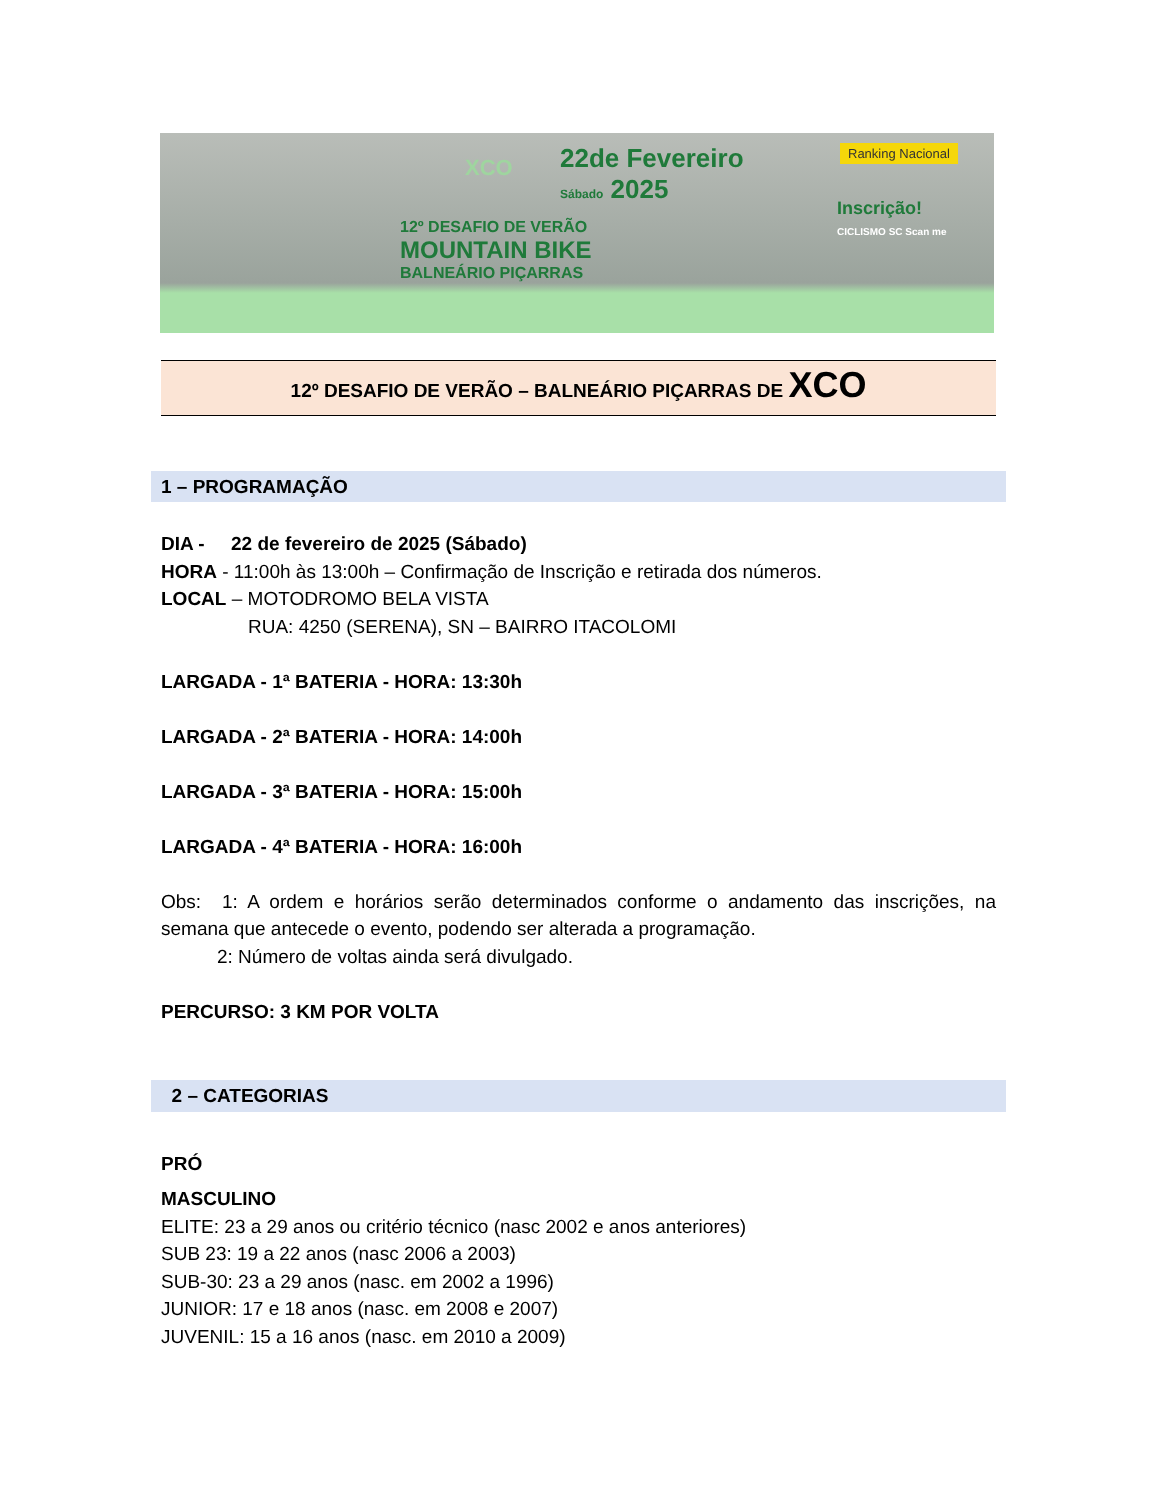22de Fevereiro
Sábado 2025
12º DESAFIO DE VERÃO
MOUNTAIN BIKE
BALNEÁRIO PIÇARRAS
XCO
Ranking Nacional
Inscrição!
CICLISMO SC Scan me
12º DESAFIO DE VERÃO – BALNEÁRIO PIÇARRAS DE XCO
1 – PROGRAMAÇÃO
DIA - 22 de fevereiro de 2025 (Sábado)
HORA - 11:00h às 13:00h – Confirmação de Inscrição e retirada dos números.
LOCAL – MOTODROMO BELA VISTA
RUA: 4250 (SERENA), SN – BAIRRO ITACOLOMI
LARGADA - 1ª BATERIA - HORA: 13:30h
LARGADA - 2ª BATERIA - HORA: 14:00h
LARGADA - 3ª BATERIA - HORA: 15:00h
LARGADA - 4ª BATERIA - HORA: 16:00h
Obs: 1: A ordem e horários serão determinados conforme o andamento das inscrições, na semana que antecede o evento, podendo ser alterada a programação.
2: Número de voltas ainda será divulgado.
PERCURSO: 3 KM POR VOLTA
2 – CATEGORIAS
PRÓ
MASCULINO
ELITE: 23 a 29 anos ou critério técnico (nasc 2002 e anos anteriores)
SUB 23: 19 a 22 anos (nasc 2006 a 2003)
SUB-30: 23 a 29 anos (nasc. em 2002 a 1996)
JUNIOR: 17 e 18 anos (nasc. em 2008 e 2007)
JUVENIL: 15 a 16 anos (nasc. em 2010 a 2009)